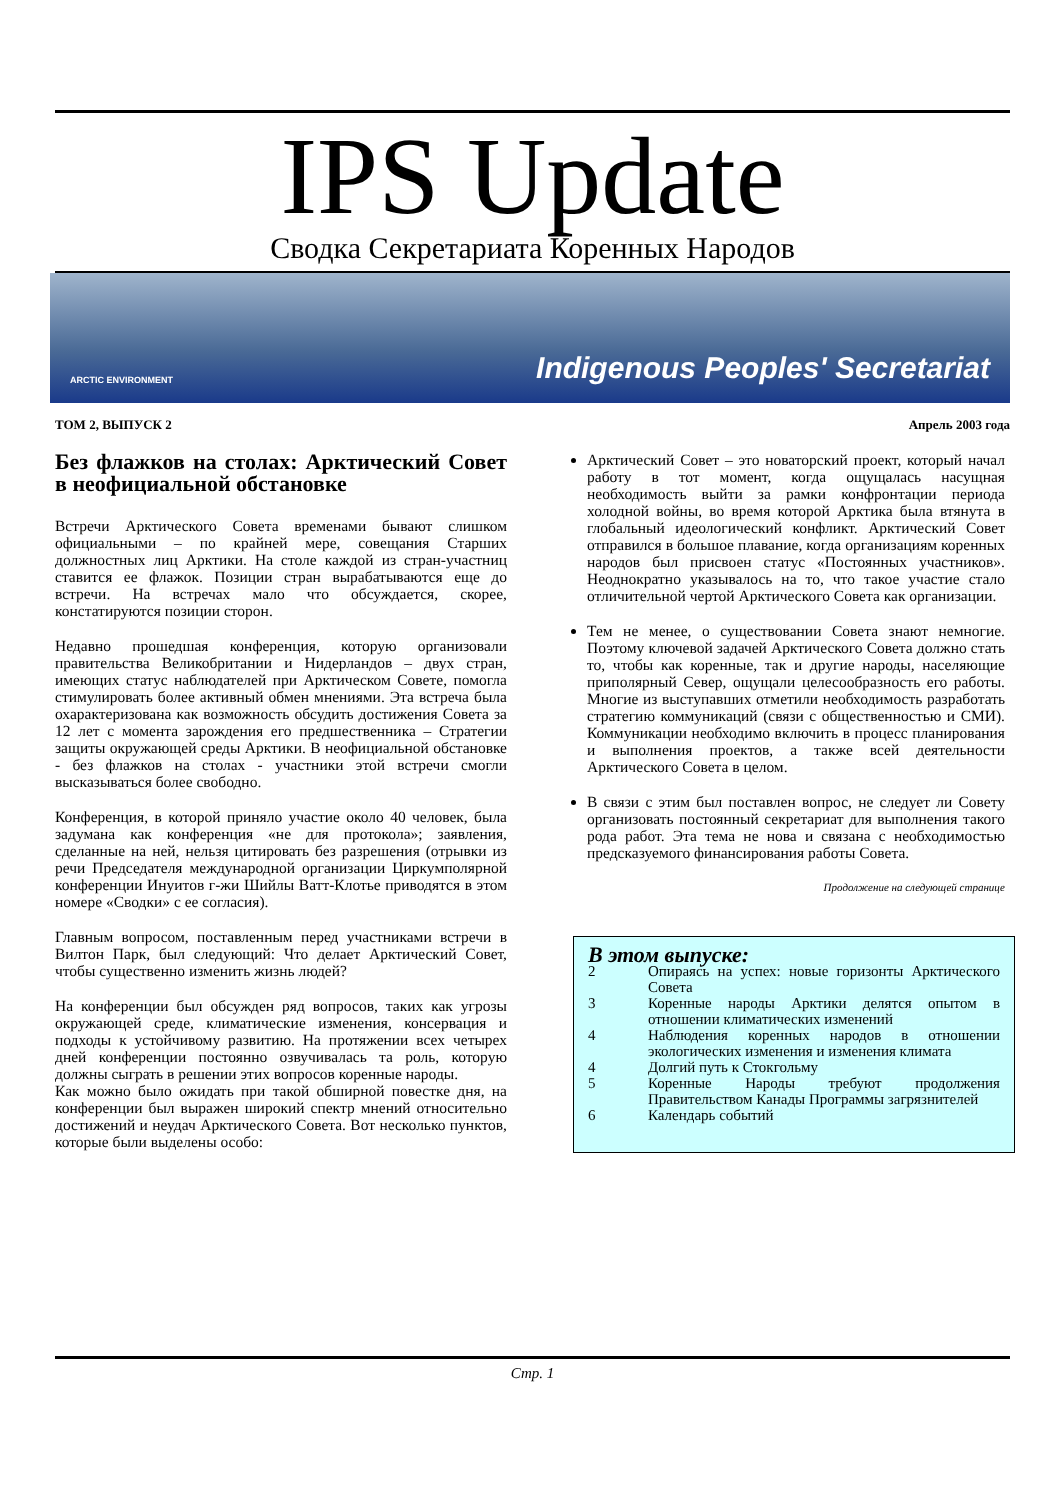IPS Update
Сводка Секретариата Коренных Народов
ARCTIC ENVIRONMENT Indigenous Peoples' Secretariat
ТОМ 2, ВЫПУСК 2 Апрель 2003 года
Без флажков на столах: Арктический Совет в неофициальной обстановке
Встречи Арктического Совета временами бывают слишком официальными – по крайней мере, совещания Старших должностных лиц Арктики. На столе каждой из стран-участниц ставится ее флажок. Позиции стран вырабатываются еще до встречи. На встречах мало что обсуждается, скорее, констатируются позиции сторон.
Недавно прошедшая конференция, которую организовали правительства Великобритании и Нидерландов – двух стран, имеющих статус наблюдателей при Арктическом Совете, помогла стимулировать более активный обмен мнениями. Эта встреча была охарактеризована как возможность обсудить достижения Совета за 12 лет с момента зарождения его предшественника – Стратегии защиты окружающей среды Арктики. В неофициальной обстановке - без флажков на столах - участники этой встречи смогли высказываться более свободно.
Конференция, в которой приняло участие около 40 человек, была задумана как конференция «не для протокола»; заявления, сделанные на ней, нельзя цитировать без разрешения (отрывки из речи Председателя международной организации Циркумполярной конференции Инуитов г-жи Шийлы Ватт-Клотье приводятся в этом номере «Сводки» с ее согласия).
Главным вопросом, поставленным перед участниками встречи в Вилтон Парк, был следующий: Что делает Арктический Совет, чтобы существенно изменить жизнь людей?
На конференции был обсужден ряд вопросов, таких как угрозы окружающей среде, климатические изменения, консервация и подходы к устойчивому развитию. На протяжении всех четырех дней конференции постоянно озвучивалась та роль, которую должны сыграть в решении этих вопросов коренные народы.
Как можно было ожидать при такой обширной повестке дня, на конференции был выражен широкий спектр мнений относительно достижений и неудач Арктического Совета. Вот несколько пунктов, которые были выделены особо:
Арктический Совет – это новаторский проект, который начал работу в тот момент, когда ощущалась насущная необходимость выйти за рамки конфронтации периода холодной войны, во время которой Арктика была втянута в глобальный идеологический конфликт. Арктический Совет отправился в большое плавание, когда организациям коренных народов был присвоен статус «Постоянных участников». Неоднократно указывалось на то, что такое участие стало отличительной чертой Арктического Совета как организации.
Тем не менее, о существовании Совета знают немногие. Поэтому ключевой задачей Арктического Совета должно стать то, чтобы как коренные, так и другие народы, населяющие приполярный Север, ощущали целесообразность его работы. Многие из выступавших отметили необходимость разработать стратегию коммуникаций (связи с общественностью и СМИ). Коммуникации необходимо включить в процесс планирования и выполнения проектов, а также всей деятельности Арктического Совета в целом.
В связи с этим был поставлен вопрос, не следует ли Совету организовать постоянный секретариат для выполнения такого рода работ. Эта тема не нова и связана с необходимостью предсказуемого финансирования работы Совета.
Продолжение на следующей странице
В этом выпуске:
2 Опираясь на успех: новые горизонты Арктического Совета
3 Коренные народы Арктики делятся опытом в отношении климатических изменений
4 Наблюдения коренных народов в отношении экологических изменения и изменения климата
4 Долгий путь к Стокгольму
5 Коренные Народы требуют продолжения Правительством Канады Программы загрязнителей
6 Календарь событий
Стр. 1